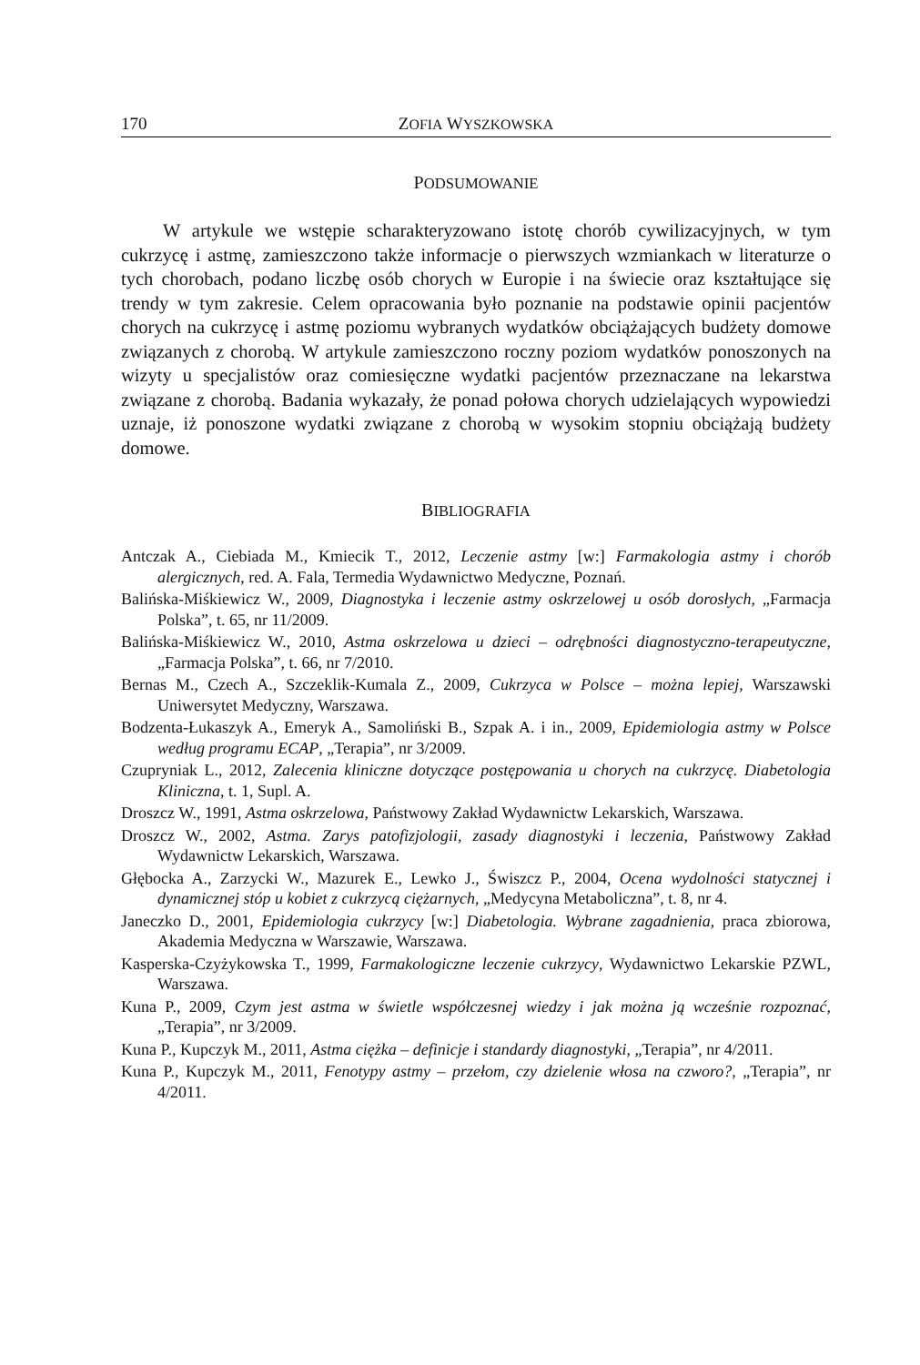170 ZOFIA WYSZKOWSKA
PODSUMOWANIE
W artykule we wstępie scharakteryzowano istotę chorób cywilizacyjnych, w tym cukrzycę i astmę, zamieszczono także informacje o pierwszych wzmiankach w literaturze o tych chorobach, podano liczbę osób chorych w Europie i na świecie oraz kształtujące się trendy w tym zakresie. Celem opracowania było poznanie na podstawie opinii pacjentów chorych na cukrzycę i astmę poziomu wybranych wydatków obciążających budżety domowe związanych z chorobą. W artykule zamieszczono roczny poziom wydatków ponoszonych na wizyty u specjalistów oraz comiesięczne wydatki pacjentów przeznaczane na lekarstwa związane z chorobą. Badania wykazały, że ponad połowa chorych udzielających wypowiedzi uznaje, iż ponoszone wydatki związane z chorobą w wysokim stopniu obciążają budżety domowe.
BIBLIOGRAFIA
Antczak A., Ciebiada M., Kmiecik T., 2012, Leczenie astmy [w:] Farmakologia astmy i chorób alergicznych, red. A. Fala, Termedia Wydawnictwo Medyczne, Poznań.
Balińska-Miśkiewicz W., 2009, Diagnostyka i leczenie astmy oskrzelowej u osób dorosłych, „Farmacja Polska”, t. 65, nr 11/2009.
Balińska-Miśkiewicz W., 2010, Astma oskrzelowa u dzieci – odrębności diagnostyczno-terapeutyczne, „Farmacja Polska”, t. 66, nr 7/2010.
Bernas M., Czech A., Szczeklik-Kumala Z., 2009, Cukrzyca w Polsce – można lepiej, Warszawski Uniwersytet Medyczny, Warszawa.
Bodzenta-Łukaszyk A., Emeryk A., Samoliński B., Szpak A. i in., 2009, Epidemiologia astmy w Polsce według programu ECAP, „Terapia”, nr 3/2009.
Czupryniak L., 2012, Zalecenia kliniczne dotyczące postępowania u chorych na cukrzycę. Diabetologia Kliniczna, t. 1, Supl. A.
Droszcz W., 1991, Astma oskrzelowa, Państwowy Zakład Wydawnictw Lekarskich, Warszawa.
Droszcz W., 2002, Astma. Zarys patofizjologii, zasady diagnostyki i leczenia, Państwowy Zakład Wydawnictw Lekarskich, Warszawa.
Głębocka A., Zarzycki W., Mazurek E., Lewko J., Świszcz P., 2004, Ocena wydolności statycznej i dynamicznej stóp u kobiet z cukrzycą ciężarnych, „Medycyna Metaboliczna”, t. 8, nr 4.
Janeczko D., 2001, Epidemiologia cukrzycy [w:] Diabetologia. Wybrane zagadnienia, praca zbiorowa, Akademia Medyczna w Warszawie, Warszawa.
Kasperska-Czyżykowska T., 1999, Farmakologiczne leczenie cukrzycy, Wydawnictwo Lekarskie PZWL, Warszawa.
Kuna P., 2009, Czym jest astma w świetle współczesnej wiedzy i jak można ją wcześnie rozpoznać, „Terapia”, nr 3/2009.
Kuna P., Kupczyk M., 2011, Astma ciężka – definicje i standardy diagnostyki, „Terapia”, nr 4/2011.
Kuna P., Kupczyk M., 2011, Fenotypy astmy – przełom, czy dzielenie włosa na czworo?, „Terapia”, nr 4/2011.